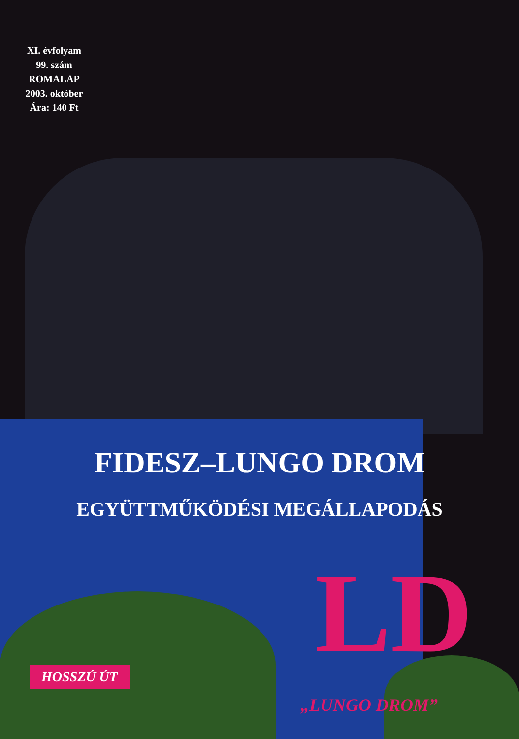XI. évfolyam
99. szám
ROMALAP
2003. október
Ára: 140 Ft
FIDESZ–LUNGO DROM
EGYÜTTMŰKÖDÉSI MEGÁLLAPODÁS
LD
HOSSZÚ ÚT
„LUNGO DROM”